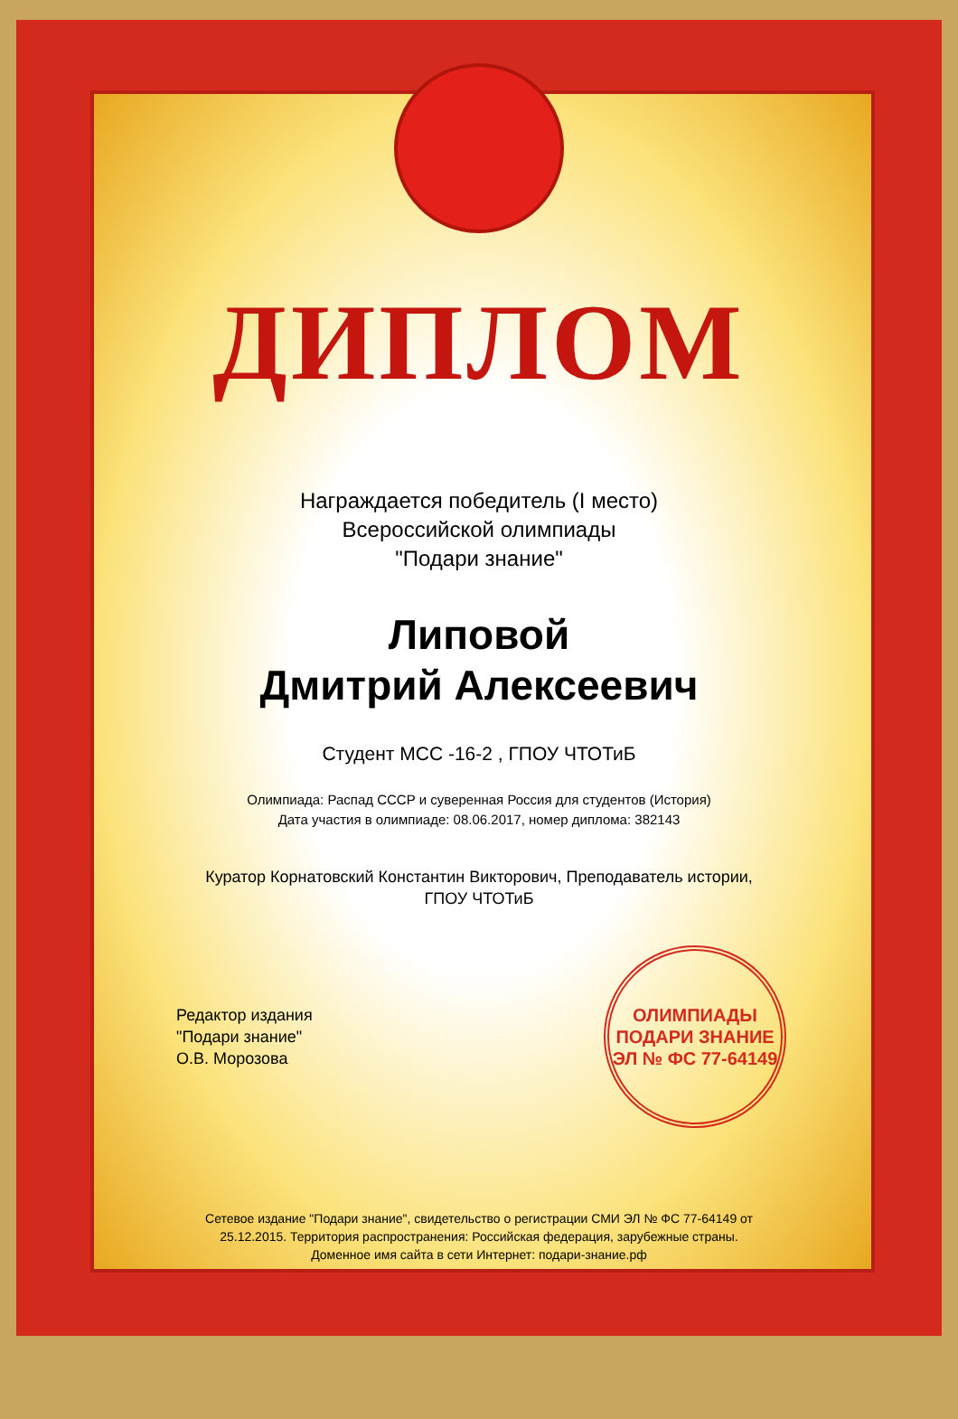ДИПЛОМ
Награждается победитель (I место)
Всероссийской олимпиады
"Подари знание"
Липовой
Дмитрий Алексеевич
Студент МСС -16-2 , ГПОУ ЧТОТиБ
Олимпиада: Распад СССР и суверенная Россия для студентов (История)
Дата участия в олимпиаде: 08.06.2017, номер диплома: 382143
Куратор Корнатовский Константин Викторович, Преподаватель истории,
ГПОУ ЧТОТиБ
Редактор издания
"Подари знание"
О.В. Морозова
ОЛИМПИАДЫ
ПОДАРИ ЗНАНИЕ
ЭЛ № ФС 77-64149
Сетевое издание "Подари знание", свидетельство о регистрации СМИ ЭЛ № ФС 77-64149 от
25.12.2015. Территория распространения: Российская федерация, зарубежные страны.
Доменное имя сайта в сети Интернет: подари-знание.рф